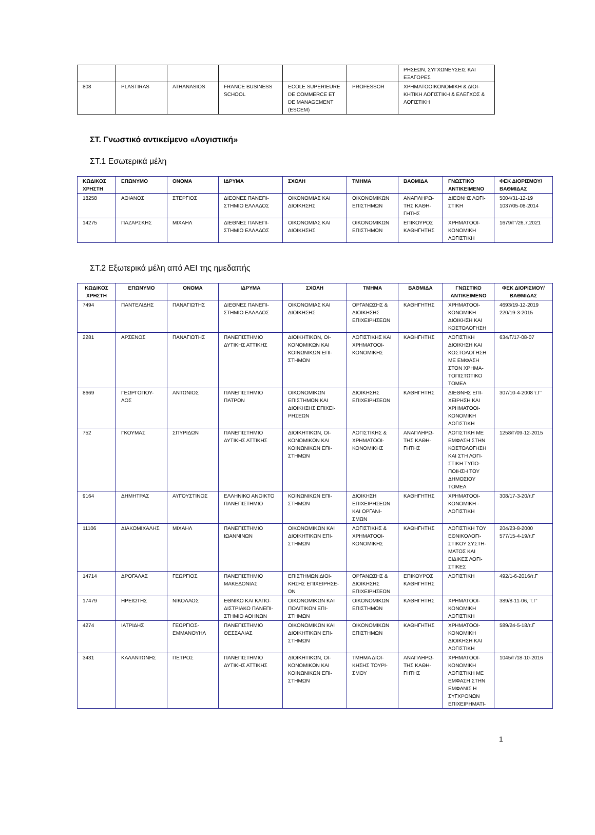| | | | | | | ΡΗΣΕΩΝ, ΣΥΓΧΩΝΕΥΣΕΙΣ ΚΑΙ ΕΞΑΓΟΡΕΣ |
| 808 | PLASTIRAS | ATHANASIOS | FRANCE BUSINESS SCHOOL | ECOLE SUPERIEURE DE COMMERCE ET DE MANAGEMENT (ESCEM) | PROFESSOR | ΧΡΗΜΑΤΟΟΙΚΟΝΟΜΙΚΗ & ΔΙΟΙ-ΚΗΤΙΚΗ ΛΟΓΙΣΤΙΚΗ & ΕΛΕΓΧΟΣ & ΛΟΓΙΣΤΙΚΗ |
ΣΤ. Γνωστικό αντικείμενο «Λογιστική»
ΣΤ.1 Εσωτερικά μέλη
| ΚΩΔΙΚΟΣ ΧΡΗΣΤΗ | ΕΠΩΝΥΜΟ | ΟΝΟΜΑ | ΙΔΡΥΜΑ | ΣΧΟΛΗ | ΤΜΗΜΑ | ΒΑΘΜΙΔΑ | ΓΝΩΣΤΙΚΟ ΑΝΤΙΚΕΙΜΕΝΟ | ΦΕΚ ΔΙΟΡΙΣΜΟΥ/ ΒΑΘΜΙΔΑΣ |
| --- | --- | --- | --- | --- | --- | --- | --- | --- |
| 18258 | ΑΘΙΑΝΟΣ | ΣΤΕΡΓΙΟΣ | ΔΙΕΘΝΕΣ ΠΑΝΕΠΙ-ΣΤΗΜΙΟ ΕΛΛΑΔΟΣ | ΟΙΚΟΝΟΜΙΑΣ ΚΑΙ ΔΙΟΙΚΗΣΗΣ | ΟΙΚΟΝΟΜΙΚΩΝ ΕΠΙΣΤΗΜΩΝ | ΑΝΑΠΛΗΡΩ-ΤΗΣ ΚΑΘΗ-ΓΗΤΗΣ | ΔΙΕΘΝΗΣ ΛΟΓΙ-ΣΤΙΚΗ | 5004/31-12-19 1037/05-08-2014 |
| 14275 | ΠΑΖΑΡΣΚΗΣ | ΜΙΧΑΗΛ | ΔΙΕΘΝΕΣ ΠΑΝΕΠΙ-ΣΤΗΜΙΟ ΕΛΛΑΔΟΣ | ΟΙΚΟΝΟΜΙΑΣ ΚΑΙ ΔΙΟΙΚΗΣΗΣ | ΟΙΚΟΝΟΜΙΚΩΝ ΕΠΙΣΤΗΜΩΝ | ΕΠΙΚΟΥΡΟΣ ΚΑΘΗΓΗΤΗΣ | ΧΡΗΜΑΤΟΟΙ-ΚΟΝΟΜΙΚΗ ΛΟΓΙΣΤΙΚΗ | 1679/Γ’/26.7.2021 |
ΣΤ.2 Εξωτερικά μέλη από ΑΕΙ της ημεδαπής
| ΚΩΔΙΚΟΣ ΧΡΗΣΤΗ | ΕΠΩΝΥΜΟ | ΟΝΟΜΑ | ΙΔΡΥΜΑ | ΣΧΟΛΗ | ΤΜΗΜΑ | ΒΑΘΜΙΔΑ | ΓΝΩΣΤΙΚΟ ΑΝΤΙΚΕΙΜΕΝΟ | ΦΕΚ ΔΙΟΡΙΣΜΟΥ/ ΒΑΘΜΙΔΑΣ |
| --- | --- | --- | --- | --- | --- | --- | --- | --- |
| 7494 | ΠΑΝΤΕΛΙΔΗΣ | ΠΑΝΑΓΙΩΤΗΣ | ΔΙΕΘΝΕΣ ΠΑΝΕΠΙ-ΣΤΗΜΙΟ ΕΛΛΑΔΟΣ | ΟΙΚΟΝΟΜΙΑΣ ΚΑΙ ΔΙΟΙΚΗΣΗΣ | ΟΡΓΑΝΩΣΗΣ & ΔΙΟΙΚΗΣΗΣ ΕΠΙΧΕΙΡΗΣΕΩΝ | ΚΑΘΗΓΗΤΗΣ | ΧΡΗΜΑΤΟΟΙ-ΚΟΝΟΜΙΚΗ ΔΙΟΙΚΗΣΗ ΚΑΙ ΚΟΣΤΟΛΟΓΗΣΗ | 4693/19-12-2019 220/19-3-2015 |
| 2281 | ΑΡΣΕΝΟΣ | ΠΑΝΑΓΙΩΤΗΣ | ΠΑΝΕΠΙΣΤΗΜΙΟ ΔΥΤΙΚΗΣ ΑΤΤΙΚΗΣ | ΔΙΟΙΚΗΤΙΚΩΝ, ΟΙ-ΚΟΝΟΜΙΚΩΝ ΚΑΙ ΚΟΙΝΩΝΙΚΩΝ ΕΠΙ-ΣΤΗΜΩΝ | ΛΟΓΙΣΤΙΚΗΣ ΚΑΙ ΧΡΗΜΑΤΟΟΙ-ΚΟΝΟΜΙΚΗΣ | ΚΑΘΗΓΗΤΗΣ | ΛΟΓΙΣΤΙΚΗ ΔΙΟΙΚΗΣΗ ΚΑΙ ΚΟΣΤΟΛΟΓΗΣΗ ΜΕ ΕΜΦΑΣΗ ΣΤΟΝ ΧΡΗΜΑ-ΤΟΠΙΣΤΩΤΙΚΟ ΤΟΜΕΑ | 634/Γ/17-08-07 |
| 8669 | ΓΕΩΡΓΟΠΟΥ-ΛΟΣ | ΑΝΤΩΝΙΟΣ | ΠΑΝΕΠΙΣΤΗΜΙΟ ΠΑΤΡΩΝ | ΟΙΚΟΝΟΜΙΚΩΝ ΕΠΙΣΤΗΜΩΝ ΚΑΙ ΔΙΟΙΚΗΣΗΣ ΕΠΙΧΕΙ-ΡΗΣΕΩΝ | ΔΙΟΙΚΗΣΗΣ ΕΠΙΧΕΙΡΗΣΕΩΝ | ΚΑΘΗΓΗΤΗΣ | ΔΙΕΘΝΗΣ ΕΠΙ-ΧΕΙΡΗΣΗ ΚΑΙ ΧΡΗΜΑΤΟΟΙ-ΚΟΝΟΜΙΚΗ ΛΟΓΙΣΤΙΚΗ | 307/10-4-2008 τ.Γ' |
| 752 | ΓΚΟΥΜΑΣ | ΣΠΥΡΙΔΩΝ | ΠΑΝΕΠΙΣΤΗΜΙΟ ΔΥΤΙΚΗΣ ΑΤΤΙΚΗΣ | ΔΙΟΙΚΗΤΙΚΩΝ, ΟΙ-ΚΟΝΟΜΙΚΩΝ ΚΑΙ ΚΟΙΝΩΝΙΚΩΝ ΕΠΙ-ΣΤΗΜΩΝ | ΛΟΓΙΣΤΙΚΗΣ & ΧΡΗΜΑΤΟΟΙ-ΚΟΝΟΜΙΚΗΣ | ΑΝΑΠΛΗΡΩ-ΤΗΣ ΚΑΘΗ-ΓΗΤΗΣ | ΛΟΓΙΣΤΙΚΗ ΜΕ ΕΜΦΑΣΗ ΣΤΗΝ ΚΟΣΤΟΛΟΓΗΣΗ ΚΑΙ ΣΤΗ ΛΟΓΙ-ΣΤΙΚΗ ΤΥΠΟ-ΠΟΙΗΣΗ ΤΟΥ ΔΗΜΟΣΙΟΥ ΤΟΜΕΑ | 1258/Γ/09-12-2015 |
| 9164 | ΔΗΜΗΤΡΑΣ | ΑΥΓΟΥΣΤΙΝΟΣ | ΕΛΛΗΝΙΚΟ ΑΝΟΙΚΤΟ ΠΑΝΕΠΙΣΤΗΜΙΟ | ΚΟΙΝΩΝΙΚΩΝ ΕΠΙ-ΣΤΗΜΩΝ | ΔΙΟΙΚΗΣΗ ΕΠΙΧΕΙΡΗΣΕΩΝ ΚΑΙ ΟΡΓΑΝΙ-ΣΜΩΝ | ΚΑΘΗΓΗΤΗΣ | ΧΡΗΜΑΤΟΟΙ-ΚΟΝΟΜΙΚΗ - ΛΟΓΙΣΤΙΚΗ | 308/17-3-20/τ.Γ |
| 11106 | ΔΙΑΚΟΜΙΧΑΛΗΣ | ΜΙΧΑΗΛ | ΠΑΝΕΠΙΣΤΗΜΙΟ ΙΩΑΝΝΙΝΩΝ | ΟΙΚΟΝΟΜΙΚΩΝ ΚΑΙ ΔΙΟΙΚΗΤΙΚΩΝ ΕΠΙ-ΣΤΗΜΩΝ | ΛΟΓΙΣΤΙΚΗΣ & ΧΡΗΜΑΤΟΟΙ-ΚΟΝΟΜΙΚΗΣ | ΚΑΘΗΓΗΤΗΣ | ΛΟΓΙΣΤΙΚΗ ΤΟΥ ΕΘΝΙΚΟΛΟΓΙ-ΣΤΙΚΟΥ ΣΥΣΤΗ-ΜΑΤΟΣ ΚΑΙ ΕΙΔΙΚΕΣ ΛΟΓΙ-ΣΤΙΚΕΣ | 204/23-8-2000 577/15-4-19/τ.Γ |
| 14714 | ΔΡΟΓΑΛΑΣ | ΓΕΩΡΓΙΟΣ | ΠΑΝΕΠΙΣΤΗΜΙΟ ΜΑΚΕΔΟΝΙΑΣ | ΕΠΙΣΤΗΜΩΝ ΔΙΟΙ-ΚΗΣΗΣ ΕΠΙΧΕΙΡΗΣΕ-ΩΝ | ΟΡΓΑΝΩΣΗΣ & ΔΙΟΙΚΗΣΗΣ ΕΠΙΧΕΙΡΗΣΕΩΝ | ΕΠΙΚΟΥΡΟΣ ΚΑΘΗΓΗΤΗΣ | ΛΟΓΙΣΤΙΚΗ | 492/1-6-2016/τ.Γ |
| 17479 | ΗΡΕΙΩΤΗΣ | ΝΙΚΟΛΑΟΣ | ΕΘΝΙΚΟ ΚΑΙ ΚΑΠΟ-ΔΙΣΤΡΙΑΚΟ ΠΑΝΕΠΙ-ΣΤΗΜΙΟ ΑΘΗΝΩΝ | ΟΙΚΟΝΟΜΙΚΩΝ ΚΑΙ ΠΟΛΙΤΙΚΩΝ ΕΠΙ-ΣΤΗΜΩΝ | ΟΙΚΟΝΟΜΙΚΩΝ ΕΠΙΣΤΗΜΩΝ | ΚΑΘΗΓΗΤΗΣ | ΧΡΗΜΑΤΟΟΙ-ΚΟΝΟΜΙΚΗ ΛΟΓΙΣΤΙΚΗ | 389/8-11-06, Τ.Γ' |
| 4274 | ΙΑΤΡΙΔΗΣ | ΓΕΩΡΓΙΟΣ-ΕΜΜΑΝΟΥΗΛ | ΠΑΝΕΠΙΣΤΗΜΙΟ ΘΕΣΣΑΛΙΑΣ | ΟΙΚΟΝΟΜΙΚΩΝ ΚΑΙ ΔΙΟΙΚΗΤΙΚΩΝ ΕΠΙ-ΣΤΗΜΩΝ | ΟΙΚΟΝΟΜΙΚΩΝ ΕΠΙΣΤΗΜΩΝ | ΚΑΘΗΓΗΤΗΣ | ΧΡΗΜΑΤΟΟΙ-ΚΟΝΟΜΙΚΗ ΔΙΟΙΚΗΣΗ ΚΑΙ ΛΟΓΙΣΤΙΚΗ | 589/24-5-18/τ.Γ |
| 3431 | ΚΑΛΑΝΤΩΝΗΣ | ΠΕΤΡΟΣ | ΠΑΝΕΠΙΣΤΗΜΙΟ ΔΥΤΙΚΗΣ ΑΤΤΙΚΗΣ | ΔΙΟΙΚΗΤΙΚΩΝ, ΟΙ-ΚΟΝΟΜΙΚΩΝ ΚΑΙ ΚΟΙΝΩΝΙΚΩΝ ΕΠΙ-ΣΤΗΜΩΝ | ΤΜΗΜΑ ΔΙΟΙ-ΚΗΣΗΣ ΤΟΥΡΙ-ΣΜΟΥ | ΑΝΑΠΛΗΡΩ-ΤΗΣ ΚΑΘΗ-ΓΗΤΗΣ | ΧΡΗΜΑΤΟΟΙ-ΚΟΝΟΜΙΚΗ ΛΟΓΙΣΤΙΚΗ ΜΕ ΕΜΦΑΣΗ ΣΤΗΝ ΕΜΦΑΝΙΣ Η ΣΥΓΧΡΟΝΩΝ ΕΠΙΧΕΙΡΗΜΑΤΙ- | 1045/Γ/18-10-2016 |
1